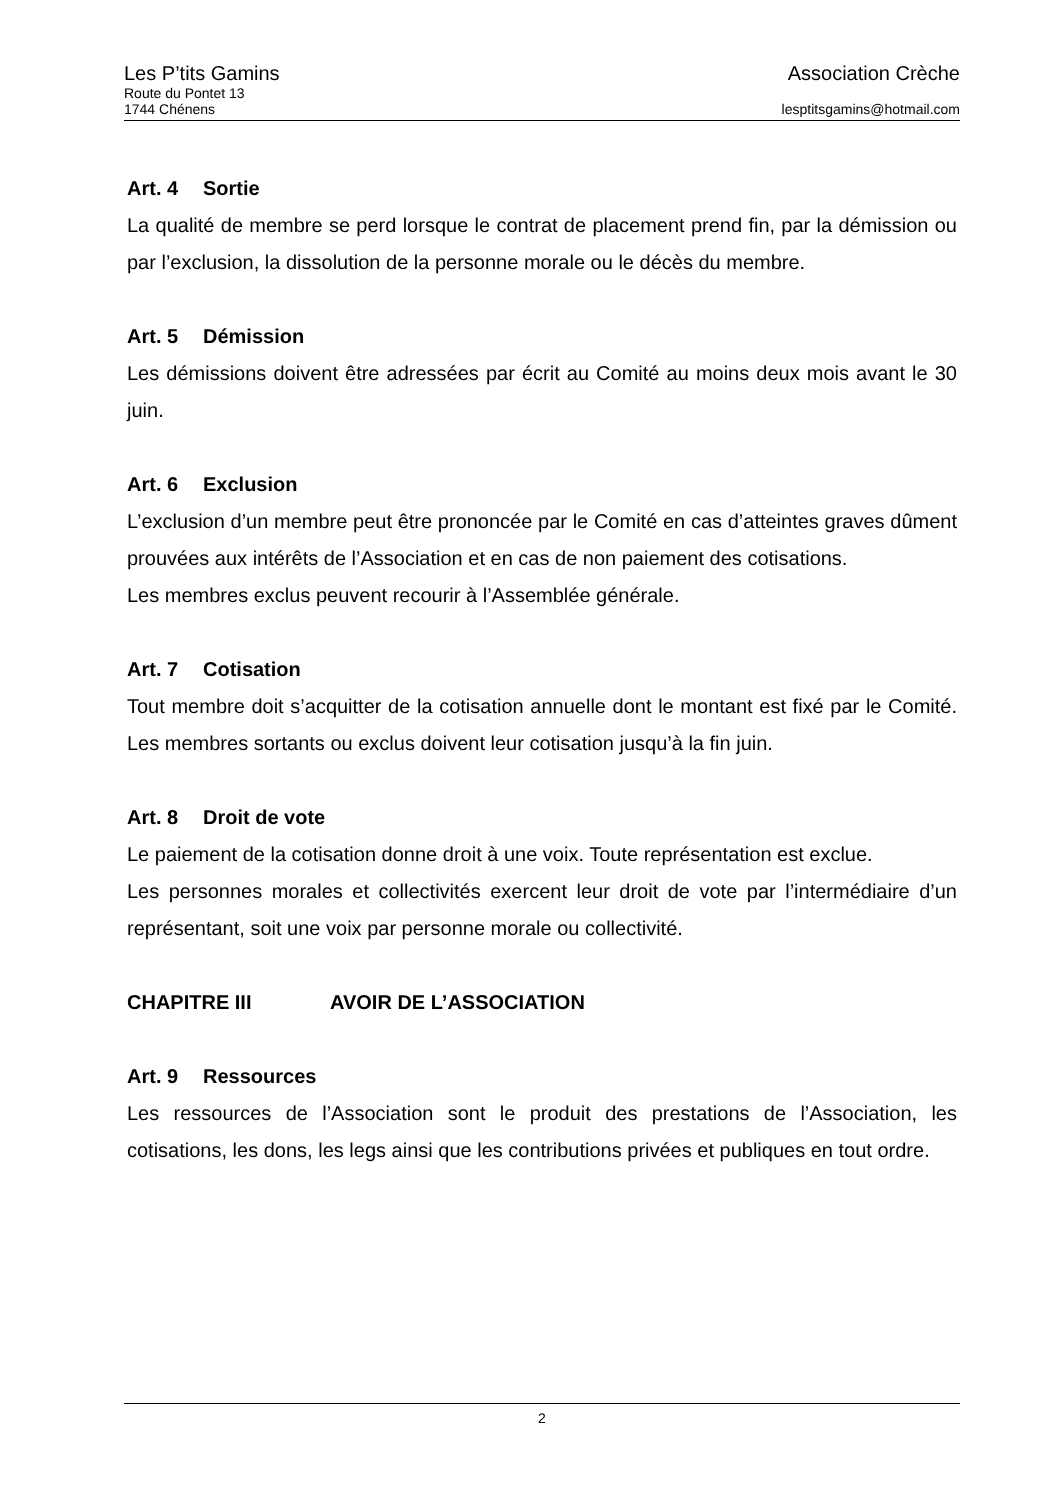Les P’tits Gamins Association Crèche
Route du Pontet 13
1744 Chénens lesptitsgamins@hotmail.com
Art. 4 Sortie
La qualité de membre se perd lorsque le contrat de placement prend fin, par la démission ou par l’exclusion, la dissolution de la personne morale ou le décès du membre.
Art. 5 Démission
Les démissions doivent être adressées par écrit au Comité au moins deux mois avant le 30 juin.
Art. 6 Exclusion
L’exclusion d’un membre peut être prononcée par le Comité en cas d’atteintes graves dûment prouvées aux intérêts de l’Association et en cas de non paiement des cotisations.
Les membres exclus peuvent recourir à l’Assemblée générale.
Art. 7 Cotisation
Tout membre doit s’acquitter de la cotisation annuelle dont le montant est fixé par le Comité. Les membres sortants ou exclus doivent leur cotisation jusqu’à la fin juin.
Art. 8 Droit de vote
Le paiement de la cotisation donne droit à une voix. Toute représentation est exclue.
Les personnes morales et collectivités exercent leur droit de vote par l’intermédiaire d’un représentant, soit une voix par personne morale ou collectivité.
CHAPITRE III AVOIR DE L’ASSOCIATION
Art. 9 Ressources
Les ressources de l’Association sont le produit des prestations de l’Association, les cotisations, les dons, les legs ainsi que les contributions privées et publiques en tout ordre.
2